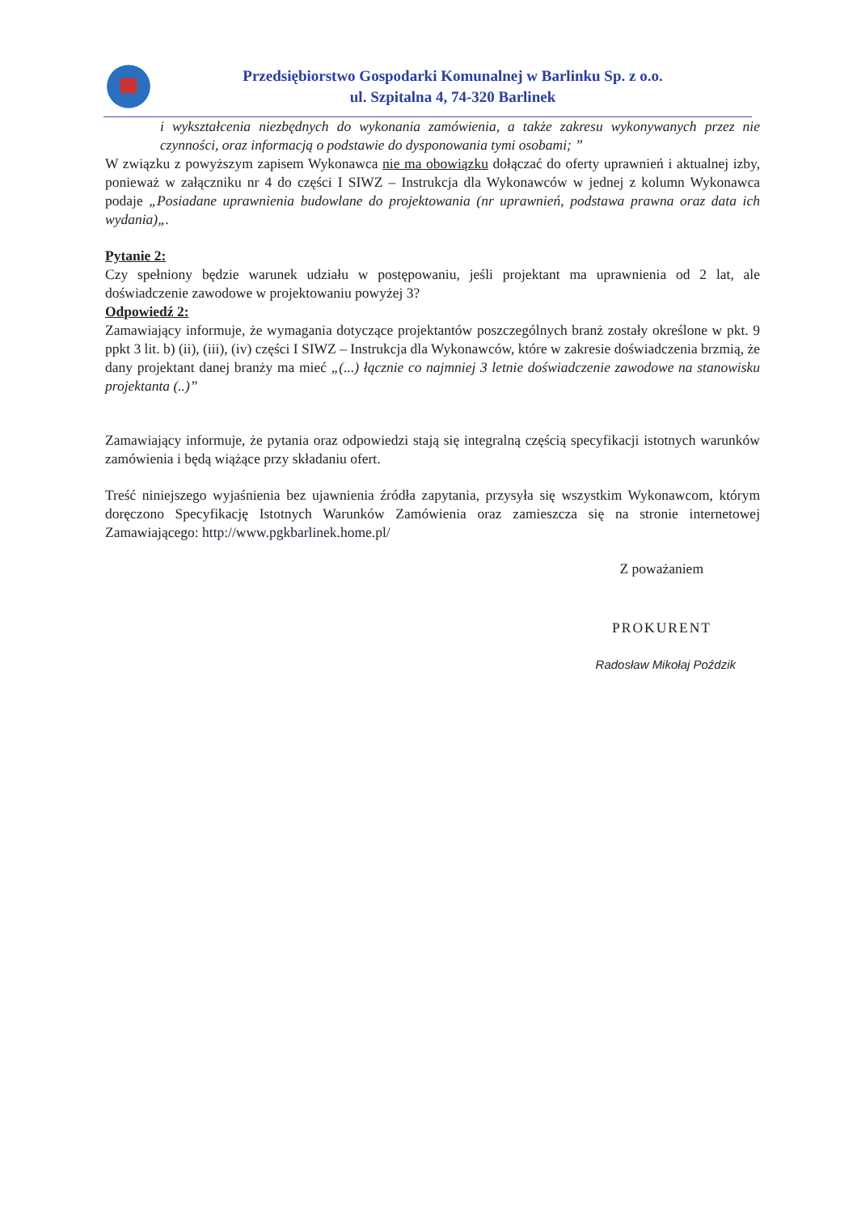Przedsiębiorstwo Gospodarki Komunalnej w Barlinku Sp. z o.o.
ul. Szpitalna 4, 74-320 Barlinek
i wykształcenia niezbędnych do wykonania zamówienia, a także zakresu wykonywanych przez nie czynności, oraz informacją o podstawie do dysponowania tymi osobami; ”
W związku z powyższym zapisem Wykonawca nie ma obowiązku dołączać do oferty uprawnień i aktualnej izby, ponieważ w załączniku nr 4 do części I SIWZ – Instrukcja dla Wykonawców w jednej z kolumn Wykonawca podaje „Posiadane uprawnienia budowlane do projektowania (nr uprawnień, podstawa prawna oraz data ich wydania)„.
Pytanie 2:
Czy spełniony będzie warunek udziału w postępowaniu, jeśli projektant ma uprawnienia od 2 lat, ale doświadczenie zawodowe w projektowaniu powyżej 3?
Odpowiedź 2:
Zamawiający informuje, że wymagania dotyczące projektantów poszczególnych branż zostały określone w pkt. 9 ppkt 3 lit. b) (ii), (iii), (iv) części I SIWZ – Instrukcja dla Wykonawców, które w zakresie doświadczenia brzmią, że dany projektant danej branży ma mieć „(...) łącznie co najmniej 3 letnie doświadczenie zawodowe na stanowisku projektanta (..)”
Zamawiający informuje, że pytania oraz odpowiedzi stają się integralną częścią specyfikacji istotnych warunków zamówienia i będą wiążące przy składaniu ofert.
Treść niniejszego wyjaśnienia bez ujawnienia źródła zapytania, przysyła się wszystkim Wykonawcom, którym doręczono Specyfikację Istotnych Warunków Zamówienia oraz zamieszcza się na stronie internetowej Zamawiającego: http://www.pgkbarlinek.home.pl/
Z poważaniem
PROKURENT
Radosław Mikołaj Poździk